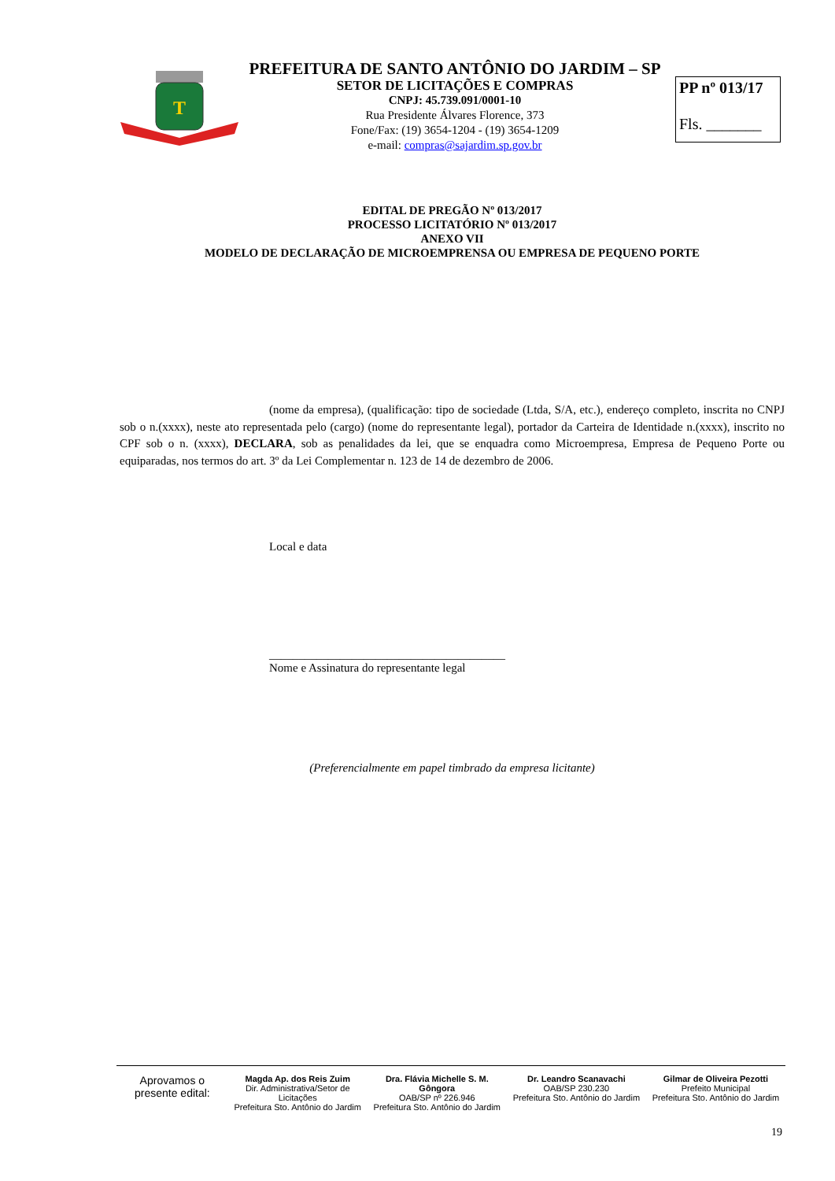T
PREFEITURA DE SANTO ANTÔNIO DO JARDIM – SP
SETOR DE LICITAÇÕES E COMPRAS
CNPJ: 45.739.091/0001-10
Rua Presidente Álvares Florence, 373
Fone/Fax: (19) 3654-1204 - (19) 3654-1209
e-mail: compras@sajardim.sp.gov.br
PP nº 013/17
Fls. _______
EDITAL DE PREGÃO Nº 013/2017
PROCESSO LICITATÓRIO Nº 013/2017
ANEXO VII
MODELO DE DECLARAÇÃO DE MICROEMPRENSA OU EMPRESA DE PEQUENO PORTE
(nome da empresa), (qualificação: tipo de sociedade (Ltda, S/A, etc.), endereço completo, inscrita no CNPJ sob o n.(xxxx), neste ato representada pelo (cargo) (nome do representante legal), portador da Carteira de Identidade n.(xxxx), inscrito no CPF sob o n. (xxxx), DECLARA, sob as penalidades da lei, que se enquadra como Microempresa, Empresa de Pequeno Porte ou equiparadas, nos termos do art. 3º da Lei Complementar n. 123 de 14 de dezembro de 2006.
Local e data
________________________________________
Nome e Assinatura do representante legal
(Preferencialmente em papel timbrado da empresa licitante)
Aprovamos o
presente edital:
Magda Ap. dos Reis Zuim
Dir. Administrativa/Setor de Licitações
Prefeitura Sto. Antônio do Jardim
Dra. Flávia Michelle S. M. Gôngora
OAB/SP nº 226.946
Prefeitura Sto. Antônio do Jardim
Dr. Leandro Scanavachi
OAB/SP 230.230
Prefeitura Sto. Antônio do Jardim
Gilmar de Oliveira Pezotti
Prefeito Municipal
Prefeitura Sto. Antônio do Jardim
19